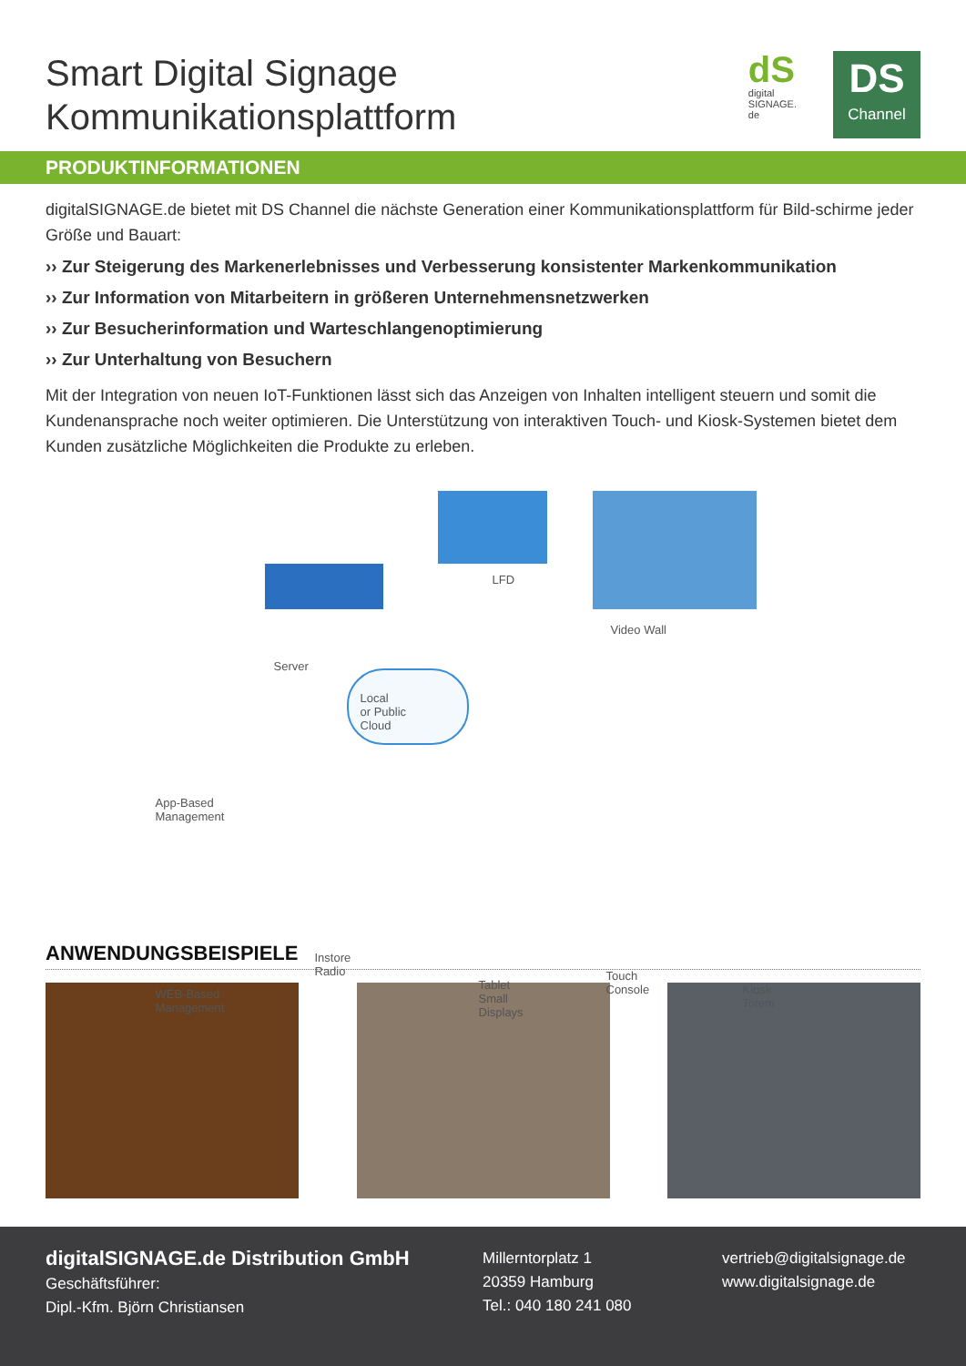Smart Digital Signage
Kommunikationsplattform
dS
digital
SIGNAGE.
de
DS
Channel
PRODUKTINFORMATIONEN
digitalSIGNAGE.de bietet mit DS Channel die nächste Generation einer Kommunikationsplattform für Bild-schirme jeder Größe und Bauart:
›› Zur Steigerung des Markenerlebnisses und Verbesserung konsistenter Markenkommunikation
›› Zur Information von Mitarbeitern in größeren Unternehmensnetzwerken
›› Zur Besucherinformation und Warteschlangenoptimierung
›› Zur Unterhaltung von Besuchern
Mit der Integration von neuen IoT-Funktionen lässt sich das Anzeigen von Inhalten intelligent steuern und somit die Kundenansprache noch weiter optimieren. Die Unterstützung von interaktiven Touch- und Kiosk-Systemen bietet dem Kunden zusätzliche Möglichkeiten die Produkte zu erleben.
LFD
Video Wall
Server
Local
or Public
Cloud
App-Based
Management
WEB-Based
Management
Instore
Radio
Tablet
Small
Displays
Touch
Console
Kiosk
Totem
ANWENDUNGSBEISPIELE
digitalSIGNAGE.de Distribution GmbH
Geschäftsführer:
Dipl.-Kfm. Björn Christiansen
Millerntorplatz 1
20359 Hamburg
Tel.: 040 180 241 080
vertrieb@digitalsignage.de
www.digitalsignage.de